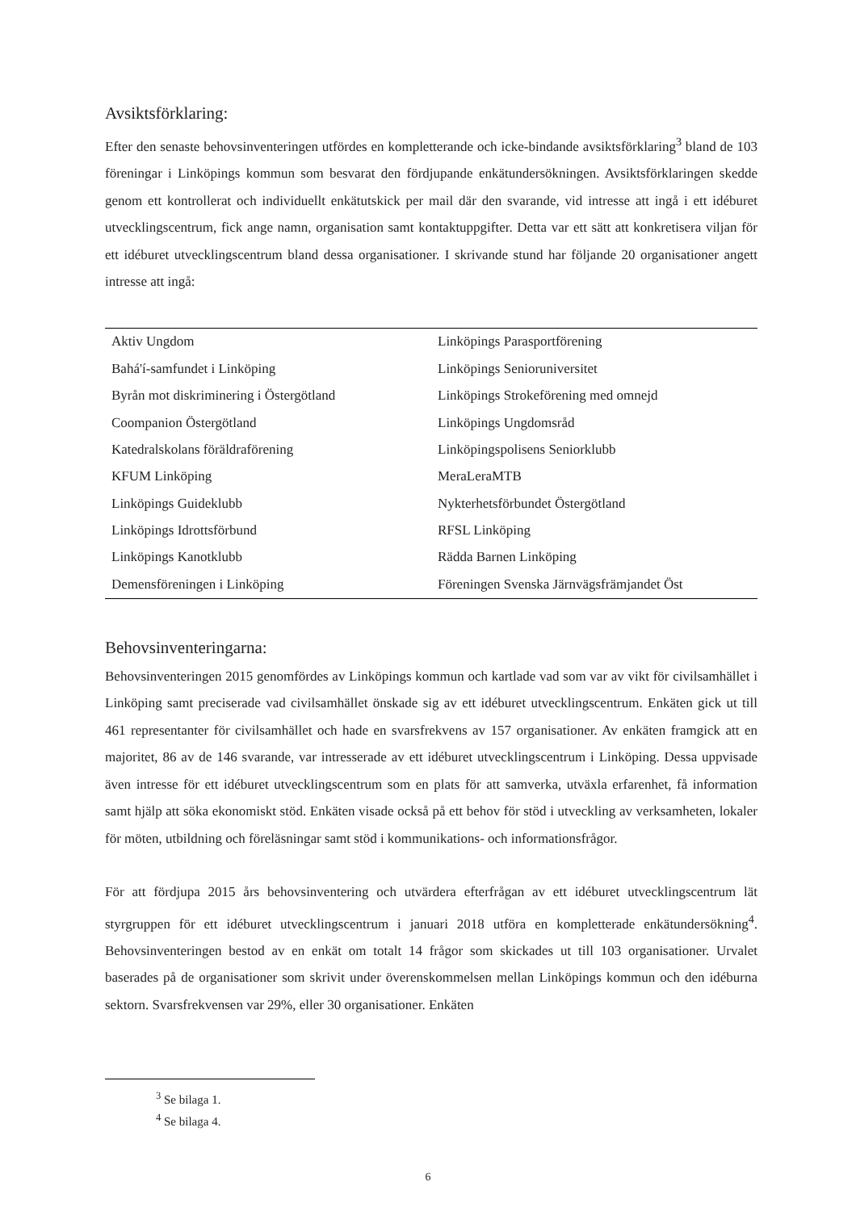Avsiktsförklaring:
Efter den senaste behovsinventeringen utfördes en kompletterande och icke-bindande avsiktsförklaring<sup>3</sup> bland de 103 föreningar i Linköpings kommun som besvarat den fördjupande enkätundersökningen. Avsiktsförklaringen skedde genom ett kontrollerat och individuellt enkätutskick per mail där den svarande, vid intresse att ingå i ett idéburet utvecklingscentrum, fick ange namn, organisation samt kontaktuppgifter. Detta var ett sätt att konkretisera viljan för ett idéburet utvecklingscentrum bland dessa organisationer. I skrivande stund har följande 20 organisationer angett intresse att ingå:
| Aktiv Ungdom | Linköpings Parasportförening |
| Bahá'í-samfundet i Linköping | Linköpings Senioruniversitet |
| Byrån mot diskriminering i Östergötland | Linköpings Strokeförening med omnejd |
| Coompanion Östergötland | Linköpings Ungdomsråd |
| Katedralskolans föräldraförening | Linköpingspolisens Seniorklubb |
| KFUM Linköping | MeraLeraMTB |
| Linköpings Guideklubb | Nykterhetsförbundet Östergötland |
| Linköpings Idrottsförbund | RFSL Linköping |
| Linköpings Kanotklubb | Rädda Barnen Linköping |
| Demensföreningen i Linköping | Föreningen Svenska Järnvägsfrämjandet Öst |
Behovsinventeringarna:
Behovsinventeringen 2015 genomfördes av Linköpings kommun och kartlade vad som var av vikt för civilsamhället i Linköping samt preciserade vad civilsamhället önskade sig av ett idéburet utvecklingscentrum. Enkäten gick ut till 461 representanter för civilsamhället och hade en svarsfrekvens av 157 organisationer. Av enkäten framgick att en majoritet, 86 av de 146 svarande, var intresserade av ett idéburet utvecklingscentrum i Linköping. Dessa uppvisade även intresse för ett idéburet utvecklingscentrum som en plats för att samverka, utväxla erfarenhet, få information samt hjälp att söka ekonomiskt stöd. Enkäten visade också på ett behov för stöd i utveckling av verksamheten, lokaler för möten, utbildning och föreläsningar samt stöd i kommunikations- och informationsfrågor.
För att fördjupa 2015 års behovsinventering och utvärdera efterfrågan av ett idéburet utvecklingscentrum lät styrgruppen för ett idéburet utvecklingscentrum i januari 2018 utföra en kompletterade enkätundersökning<sup>4</sup>. Behovsinventeringen bestod av en enkät om totalt 14 frågor som skickades ut till 103 organisationer. Urvalet baserades på de organisationer som skrivit under överenskommelsen mellan Linköpings kommun och den idéburna sektorn. Svarsfrekvensen var 29%, eller 30 organisationer. Enkäten
<sup>3</sup> Se bilaga 1.
<sup>4</sup> Se bilaga 4.
6